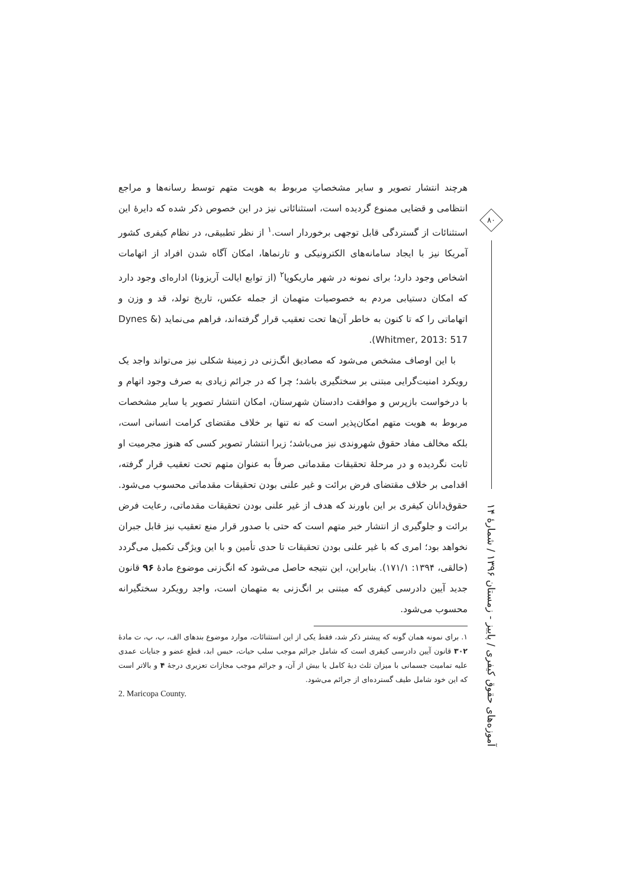هرچند انتشار تصویر و سایر مشخصاتِ مربوط به هویت متهم توسط رسانه‌ها و مراجع انتظامی و قضایی ممنوع گردیده است، استثنائاتی نیز در این خصوص ذکر شده که دایرهٔ این استثنائات از گستردگی قابل توجهی برخوردار است.<sup>۱</sup> از نظر تطبیقی، در نظام کیفری کشور آمریکا نیز با ایجاد سامانه‌های الکترونیکی و تارنماها، امکان آگاه شدن افراد از اتهامات اشخاص وجود دارد؛ برای نمونه در شهر ماریکوپا<sup>۲</sup> (از توابع ایالت آریزونا) اداره‌ای وجود دارد که امکان دستیابی مردم به خصوصیات متهمان از جمله عکس، تاریخ تولد، قد و وزن و اتهاماتی را که تا کنون به خاطر آن‌ها تحت تعقیب قرار گرفته‌اند، فراهم می‌نماید (Dynes & Whitmer, 2013: 517).
با این اوصاف مشخص می‌شود که مصادیق انگ‌زنی در زمینهٔ شکلی نیز می‌تواند واجد یک رویکرد امنیت‌گرایی مبتنی بر سختگیری باشد؛ چرا که در جرائم زیادی به صرف وجود اتهام و با درخواست بازپرس و موافقت دادستان شهرستان، امکان انتشار تصویر یا سایر مشخصات مربوط به هویت متهم امکان‌پذیر است که نه تنها بر خلاف مقتضای کرامت انسانی است، بلکه مخالف مفاد حقوق شهروندی نیز می‌باشد؛ زیرا انتشار تصویر کسی که هنوز مجرمیت او ثابت نگردیده و در مرحلهٔ تحقیقات مقدماتی صرفاً به عنوان متهم تحت تعقیب قرار گرفته، اقدامی بر خلاف مقتضای فرض برائت و غیر علنی بودن تحقیقات مقدماتی محسوب می‌شود. حقوق‌دانان کیفری بر این باورند که هدف از غیر علنی بودن تحقیقات مقدماتی، رعایت فرض برائت و جلوگیری از انتشار خبر متهم است که حتی با صدور قرار منع تعقیب نیز قابل جبران نخواهد بود؛ امری که با غیر علنی بودن تحقیقات تا حدی تأمین و با این ویژگی تکمیل می‌گردد (خالقی، ۱۳۹۴: ۱۷۱/۱). بنابراین، این نتیجه حاصل می‌شود که انگ‌زنی موضوع مادهٔ ۹۶ قانون جدید آیین دادرسی کیفری که مبتنی بر انگ‌زنی به متهمان است، واجد رویکرد سختگیرانه محسوب می‌شود.
۱. برای نمونه همان گونه که پیشتر ذکر شد، فقط یکی از این استثنائات، موارد موضوع بندهای الف، ب، پ، ت مادهٔ ۳۰۲ قانون آیین دادرسی کیفری است که شامل جرائم موجب سلب حیات، حبس ابد، قطع عضو و جنایات عمدی علیه تمامیت جسمانی با میزان ثلث دیهٔ کامل یا بیش از آن، و جرائم موجب مجازات تعزیری درجهٔ ۴ و بالاتر است که این خود شامل طیف گسترده‌ای از جرائم می‌شود.
2. Maricopa County.
۸۰
آموزه‌های حقوق کیفری / پاییز - زمستان ۱۳۹۶ / شمارهٔ ۱۴